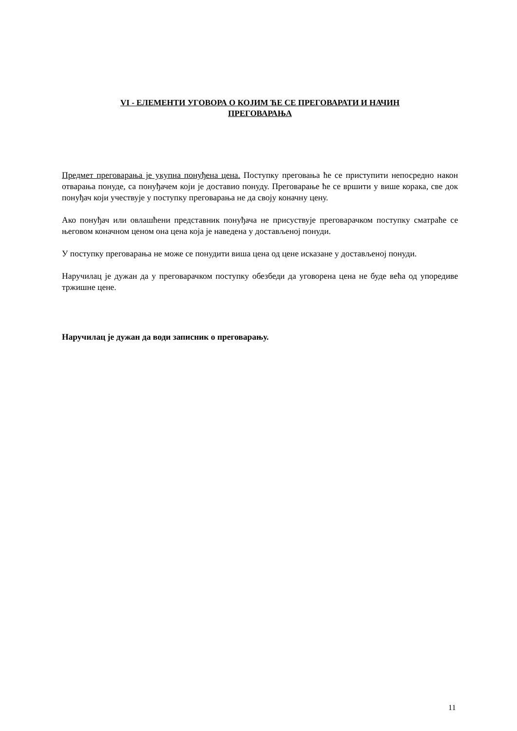VI - ЕЛЕМЕНТИ УГОВОРА О КОЈИМ ЋЕ СЕ ПРЕГОВАРАТИ И НАЧИН
ПРЕГОВАРАЊА
Предмет преговарања је укупна понуђена цена. Поступку преговања ће се приступити непосредно након отварања понуде, са понуђачем који је доставио понуду. Преговарање ће се вршити у више корака, све док понуђач који учествује у поступку преговарања не да своју коначну цену.
Ако понуђач или овлашћени представник понуђача не присуствује преговарачком поступку сматраће се његовом коначном ценом она цена која је наведена у достављеној понуди.
У поступку преговарања не може се понудити виша цена од цене исказане у достављеној понуди.
Наручилац је дужан да у преговарачком поступку обезбеди да уговорена цена не буде већа од упоредиве тржишне цене.
Наручилац је дужан да води записник о преговарању.
11